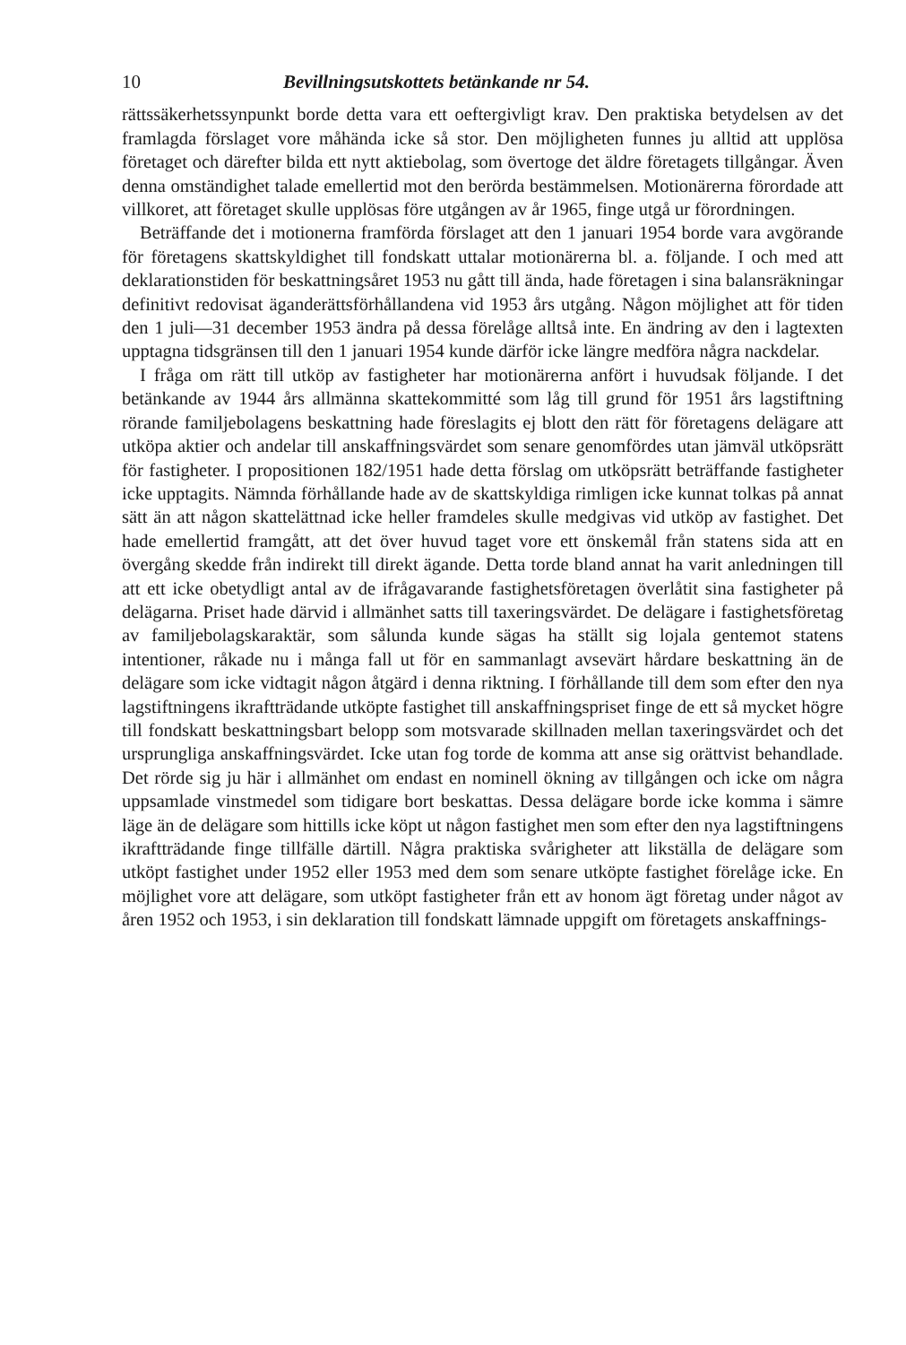10 Bevillningsutskottets betänkande nr 54.
rättssäkerhetssynpunkt borde detta vara ett oeftergivligt krav. Den praktiska betydelsen av det framlagda förslaget vore måhända icke så stor. Den möjligheten funnes ju alltid att upplösa företaget och därefter bilda ett nytt aktiebolag, som övertoge det äldre företagets tillgångar. Även denna omständighet talade emellertid mot den berörda bestämmelsen. Motionärerna förordade att villkoret, att företaget skulle upplösas före utgången av år 1965, finge utgå ur förordningen.
Beträffande det i motionerna framförda förslaget att den 1 januari 1954 borde vara avgörande för företagens skattskyldighet till fondskatt uttalar motionärerna bl. a. följande. I och med att deklarationstiden för beskattningsåret 1953 nu gått till ända, hade företagen i sina balansräkningar definitivt redovisat äganderättsförhållandena vid 1953 års utgång. Någon möjlighet att för tiden den 1 juli—31 december 1953 ändra på dessa förelåge alltså inte. En ändring av den i lagtexten upptagna tidsgränsen till den 1 januari 1954 kunde därför icke längre medföra några nackdelar.
I fråga om rätt till utköp av fastigheter har motionärerna anfört i huvudsak följande. I det betänkande av 1944 års allmänna skattekommitté som låg till grund för 1951 års lagstiftning rörande familjebolagens beskattning hade föreslagits ej blott den rätt för företagens delägare att utköpa aktier och andelar till anskaffningsvärdet som senare genomfördes utan jämväl utköpsrätt för fastigheter. I propositionen 182/1951 hade detta förslag om utköpsrätt beträffande fastigheter icke upptagits. Nämnda förhållande hade av de skattskyldiga rimligen icke kunnat tolkas på annat sätt än att någon skattelättnad icke heller framdeles skulle medgivas vid utköp av fastighet. Det hade emellertid framgått, att det över huvud taget vore ett önskemål från statens sida att en övergång skedde från indirekt till direkt ägande. Detta torde bland annat ha varit anledningen till att ett icke obetydligt antal av de ifrågavarande fastighetsföretagen överlåtit sina fastigheter på delägarna. Priset hade därvid i allmänhet satts till taxeringsvärdet. De delägare i fastighetsföretag av familjebolagskaraktär, som sålunda kunde sägas ha ställt sig lojala gentemot statens intentioner, råkade nu i många fall ut för en sammanlagt avsevärt hårdare beskattning än de delägare som icke vidtagit någon åtgärd i denna riktning. I förhållande till dem som efter den nya lagstiftningens ikraftträdande utköpte fastighet till anskaffningspriset finge de ett så mycket högre till fondskatt beskattningsbart belopp som motsvarade skillnaden mellan taxeringsvärdet och det ursprungliga anskaffningsvärdet. Icke utan fog torde de komma att anse sig orättvist behandlade. Det rörde sig ju här i allmänhet om endast en nominell ökning av tillgången och icke om några uppsamlade vinstmedel som tidigare bort beskattas. Dessa delägare borde icke komma i sämre läge än de delägare som hittills icke köpt ut någon fastighet men som efter den nya lagstiftningens ikraftträdande finge tillfälle därtill. Några praktiska svårigheter att likställa de delägare som utköpt fastighet under 1952 eller 1953 med dem som senare utköpte fastighet förelåge icke. En möjlighet vore att delägare, som utköpt fastigheter från ett av honom ägt företag under något av åren 1952 och 1953, i sin deklaration till fondskatt lämnade uppgift om företagets anskaffnings-